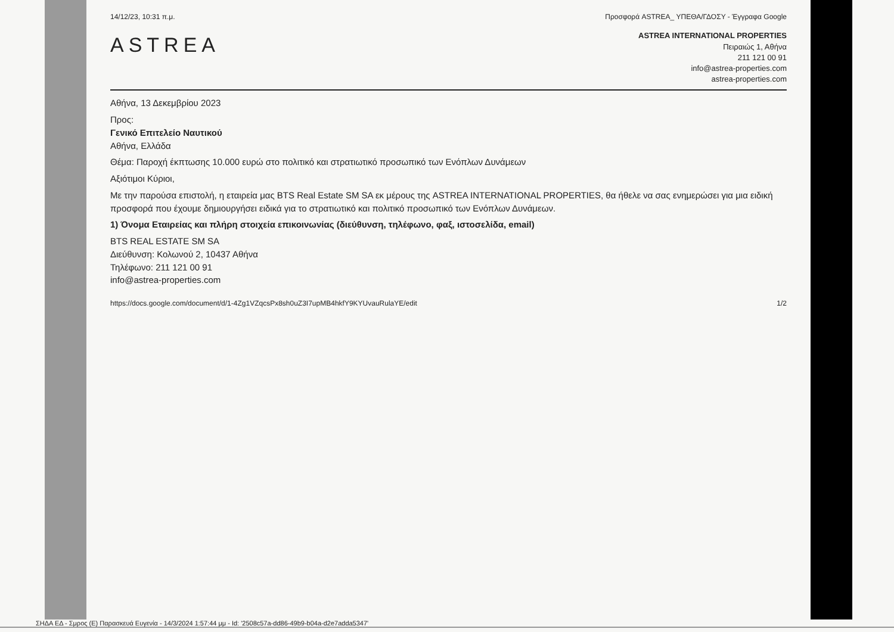14/12/23, 10:31 π.μ. Προσφορά ASTREA_ ΥΠΕΘΑ/ΓΔΟΣΥ - Έγγραφα Google
ASTREA
ASTREA INTERNATIONAL PROPERTIES
Πειραιώς 1, Αθήνα
211 121 00 91
info@astrea-properties.com
astrea-properties.com
Αθήνα, 13 Δεκεμβρίου 2023
Προς:
Γενικό Επιτελείο Ναυτικού
Αθήνα, Ελλάδα
Θέμα: Παροχή έκπτωσης 10.000 ευρώ στο πολιτικό και στρατιωτικό προσωπικό των Ενόπλων Δυνάμεων
Αξιότιμοι Κύριοι,
Με την παρούσα επιστολή, η εταιρεία μας BTS Real Estate SM SA εκ μέρους της ASTREA INTERNATIONAL PROPERTIES, θα ήθελε να σας ενημερώσει για μια ειδική προσφορά που έχουμε δημιουργήσει ειδικά για το στρατιωτικό και πολιτικό προσωπικό των Ενόπλων Δυνάμεων.
1) Όνομα Εταιρείας και πλήρη στοιχεία επικοινωνίας (διεύθυνση, τηλέφωνο, φαξ, ιστοσελίδα, email)
BTS REAL ESTATE SM SA
Διεύθυνση: Κολωνού 2, 10437 Αθήνα
Τηλέφωνο: 211 121 00 91
info@astrea-properties.com
https://docs.google.com/document/d/1-4Zg1VZqcsPx8sh0uZ3I7upMB4hkfY9KYUvauRulaYE/edit 1/2
ΣΗΔΑ ΕΔ - Σμρος (Ε) Παρασκευά Ευγενία - 14/3/2024 1:57:44 μμ - Id: '2508c57a-dd86-49b9-b04a-d2e7adda5347'